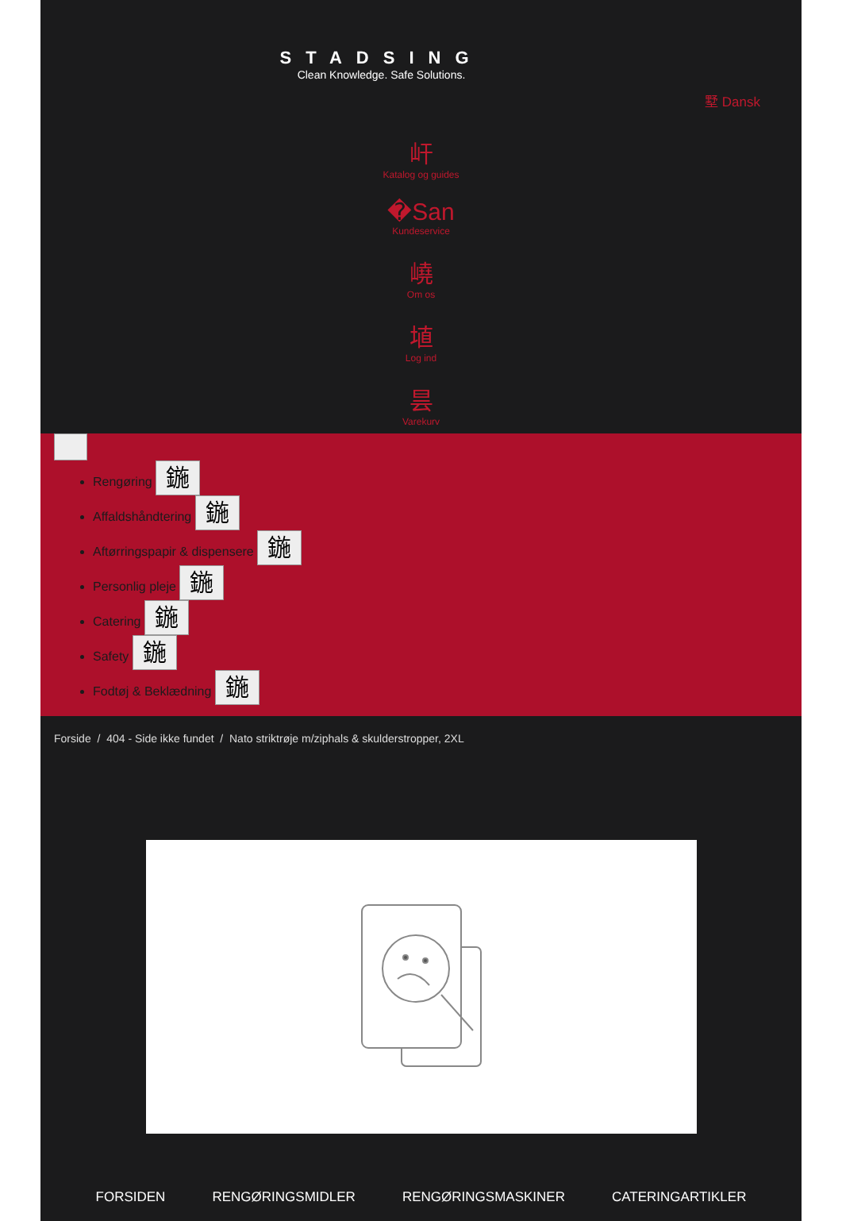STADSING
Clean Knowledge. Safe Solutions.
墅 Dansk
屽
Katalog og guides
�San
Kundeservice
嶢
Om os
埴
Log ind
昙
Varekurv
Rengøring 鍦
Affaldshåndtering 鍦
Aftørringspapir & dispensere 鍦
Personlig pleje 鍦
Catering 鍦
Safety 鍦
Fodtøj & Beklædning 鍦
Forside / 404 - Side ikke fundet / Nato striktrøje m/ziphals & skulderstropper, 2XL
FORSIDEN RENGØRINGSMIDLER RENGØRINGSMASKINER CATERINGARTIKLER